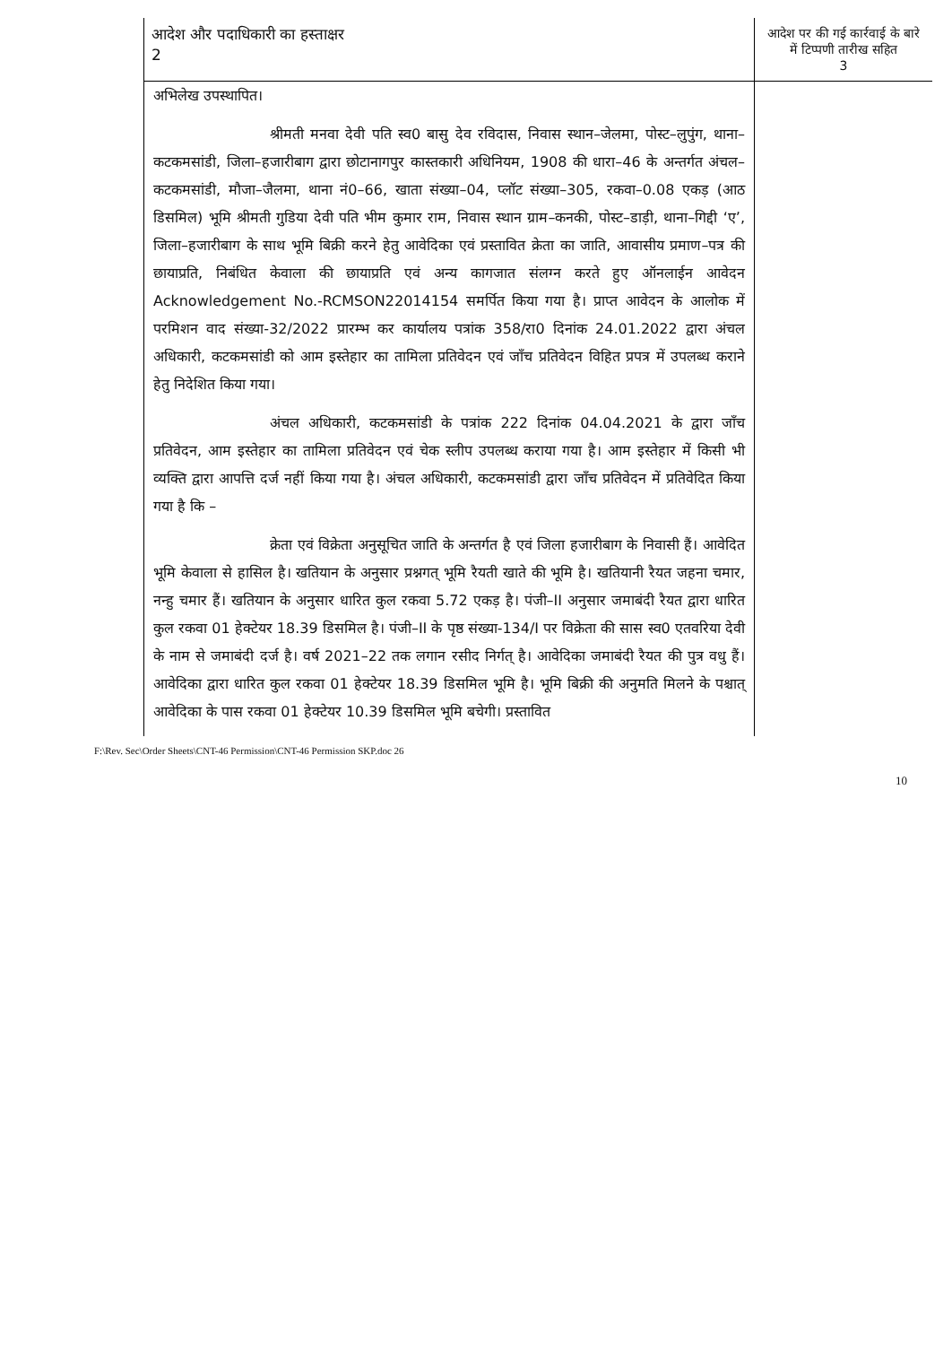| आदेश और पदाधिकारी का हस्ताक्षर 2 | आदेश पर की गई कार्रवाई के बारे में टिप्पणी तारीख सहित 3 |
| --- | --- |
| अभिलेख उपस्थापित। श्रीमती मनवा देवी पति स्व0 बासु देव रविदास, निवास स्थान–जेलमा, पोस्ट–लुपुंग, थाना–कटकमसांडी, जिला–हजारीबाग द्वारा छोटानागपुर कास्तकारी अधिनियम, 1908 की धारा–46 के अन्तर्गत अंचल–कटकमसांडी, मौजा–जैलमा, थाना नं0–66, खाता संख्या–04, प्लॉट संख्या–305, रकवा–0.08 एकड़ (आठ डिसमिल) भूमि श्रीमती गुडिया देवी पति भीम कुमार राम, निवास स्थान ग्राम–कनकी, पोस्ट–डाड़ी, थाना–गिद्दी ‘ए’, जिला–हजारीबाग के साथ भूमि बिक्री करने हेतु आवेदिका एवं प्रस्तावित क्रेता का जाति, आवासीय प्रमाण–पत्र की छायाप्रति, निबंधित केवाला की छायाप्रति एवं अन्य कागजात संलग्न करते हुए ऑनलाईन आवेदन Acknowledgement No.-RCMSON22014154 समर्पित किया गया है। प्राप्त आवेदन के आलोक में परमिशन वाद संख्या-32/2022 प्रारम्भ कर कार्यालय पत्रांक 358/रा0 दिनांक 24.01.2022 द्वारा अंचल अधिकारी, कटकमसांडी को आम इस्तेहार का तामिला प्रतिवेदन एवं जाँच प्रतिवेदन विहित प्रपत्र में उपलब्ध कराने हेतु निदेशित किया गया। अंचल अधिकारी, कटकमसांडी के पत्रांक 222 दिनांक 04.04.2021 के द्वारा जाँच प्रतिवेदन, आम इस्तेहार का तामिला प्रतिवेदन एवं चेक स्लीप उपलब्ध कराया गया है। आम इस्तेहार में किसी भी व्यक्ति द्वारा आपत्ति दर्ज नहीं किया गया है। अंचल अधिकारी, कटकमसांडी द्वारा जाँच प्रतिवेदन में प्रतिवेदित किया गया है कि – क्रेता एवं विक्रेता अनुसूचित जाति के अन्तर्गत है एवं जिला हजारीबाग के निवासी हैं। आवेदित भूमि केवाला से हासिल है। खतियान के अनुसार प्रश्नगत् भूमि रैयती खाते की भूमि है। खतियानी रैयत जहना चमार, नन्हु चमार हैं। खतियान के अनुसार धारित कुल रकवा 5.72 एकड़ है। पंजी–II अनुसार जमाबंदी रैयत द्वारा धारित कुल रकवा 01 हेक्टेयर 18.39 डिसमिल है। पंजी–II के पृष्ठ संख्या-134/I पर विक्रेता की सास स्व0 एतवरिया देवी के नाम से जमाबंदी दर्ज है। वर्ष 2021–22 तक लगान रसीद निर्गत् है। आवेदिका जमाबंदी रैयत की पुत्र वधु हैं। आवेदिका द्वारा धारित कुल रकवा 01 हेक्टेयर 18.39 डिसमिल भूमि है। भूमि बिक्री की अनुमति मिलने के पश्चात् आवेदिका के पास रकवा 01 हेक्टेयर 10.39 डिसमिल भूमि बचेगी। प्रस्तावित | |
F:\Rev. Sec\Order Sheets\CNT-46 Permission\CNT-46 Permission SKP.doc 26
10